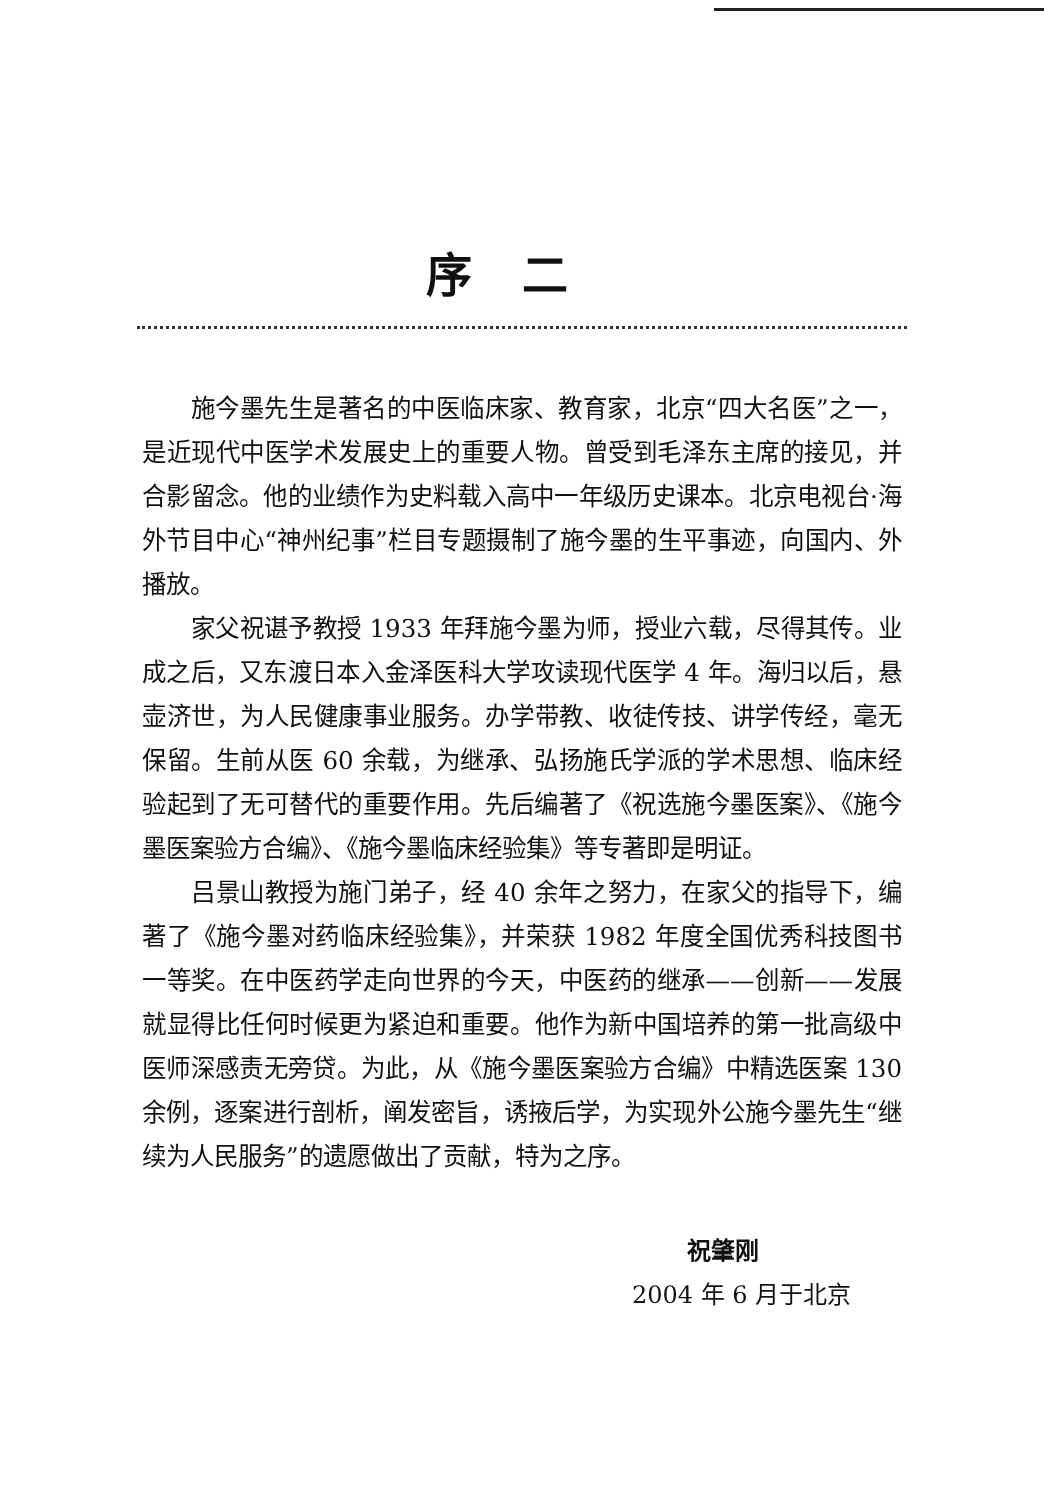序二
施今墨先生是著名的中医临床家、教育家，北京“四大名医”之一，是近现代中医学术发展史上的重要人物。曾受到毛泽东主席的接见，并合影留念。他的业绩作为史料载入高中一年级历史课本。北京电视台·海外节目中心“神州纪事”栏目专题摄制了施今墨的生平事迹，向国内、外播放。
家父祝谌予教授 1933 年拜施今墨为师，授业六载，尽得其传。业成之后，又东渡日本入金泽医科大学攻读现代医学 4 年。海归以后，悬壶济世，为人民健康事业服务。办学带教、收徒传技、讲学传经，毫无保留。生前从医 60 余载，为继承、弘扬施氏学派的学术思想、临床经验起到了无可替代的重要作用。先后编著了《祝选施今墨医案》、《施今墨医案验方合编》、《施今墨临床经验集》等专著即是明证。
吕景山教授为施门弟子，经 40 余年之努力，在家父的指导下，编著了《施今墨对药临床经验集》，并荣获 1982 年度全国优秀科技图书一等奖。在中医药学走向世界的今天，中医药的继承——创新——发展就显得比任何时候更为紧迫和重要。他作为新中国培养的第一批高级中医师深感责无旁贷。为此，从《施今墨医案验方合编》中精选医案 130 余例，逐案进行剖析，阐发密旨，诱掖后学，为实现外公施今墨先生“继续为人民服务”的遗愿做出了贡献，特为之序。
祝肇刚
2004 年 6 月于北京